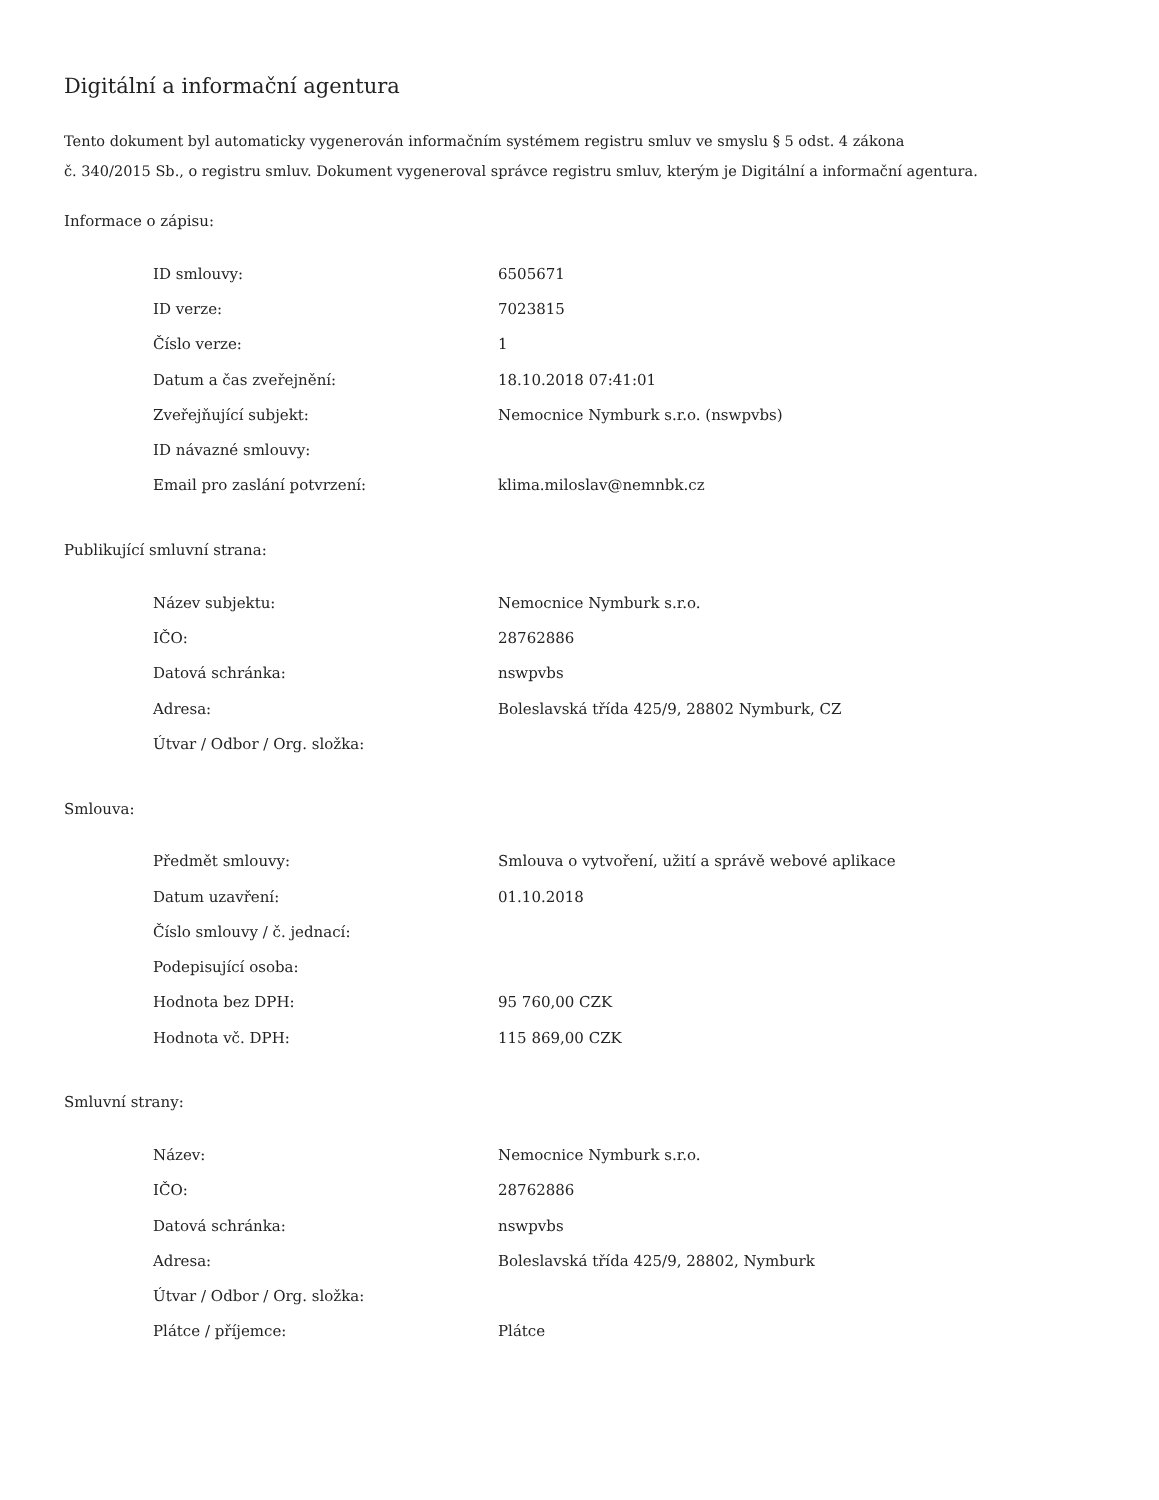Digitální a informační agentura
Tento dokument byl automaticky vygenerován informačním systémem registru smluv ve smyslu § 5 odst. 4 zákona
č. 340/2015 Sb., o registru smluv. Dokument vygeneroval správce registru smluv, kterým je Digitální a informační agentura.
Informace o zápisu:
| ID smlouvy: | 6505671 |
| ID verze: | 7023815 |
| Číslo verze: | 1 |
| Datum a čas zveřejnění: | 18.10.2018 07:41:01 |
| Zveřejňující subjekt: | Nemocnice Nymburk s.r.o. (nswpvbs) |
| ID návazné smlouvy: | |
| Email pro zaslání potvrzení: | klima.miloslav@nemnbk.cz |
Publikující smluvní strana:
| Název subjektu: | Nemocnice Nymburk s.r.o. |
| IČO: | 28762886 |
| Datová schránka: | nswpvbs |
| Adresa: | Boleslavská třída 425/9, 28802 Nymburk, CZ |
| Útvar / Odbor / Org. složka: | |
Smlouva:
| Předmět smlouvy: | Smlouva o vytvoření, užití a správě webové aplikace |
| Datum uzavření: | 01.10.2018 |
| Číslo smlouvy / č. jednací: | |
| Podepisující osoba: | |
| Hodnota bez DPH: | 95 760,00 CZK |
| Hodnota vč. DPH: | 115 869,00 CZK |
Smluvní strany:
| Název: | Nemocnice Nymburk s.r.o. |
| IČO: | 28762886 |
| Datová schránka: | nswpvbs |
| Adresa: | Boleslavská třída 425/9, 28802, Nymburk |
| Útvar / Odbor / Org. složka: | |
| Plátce / příjemce: | Plátce |